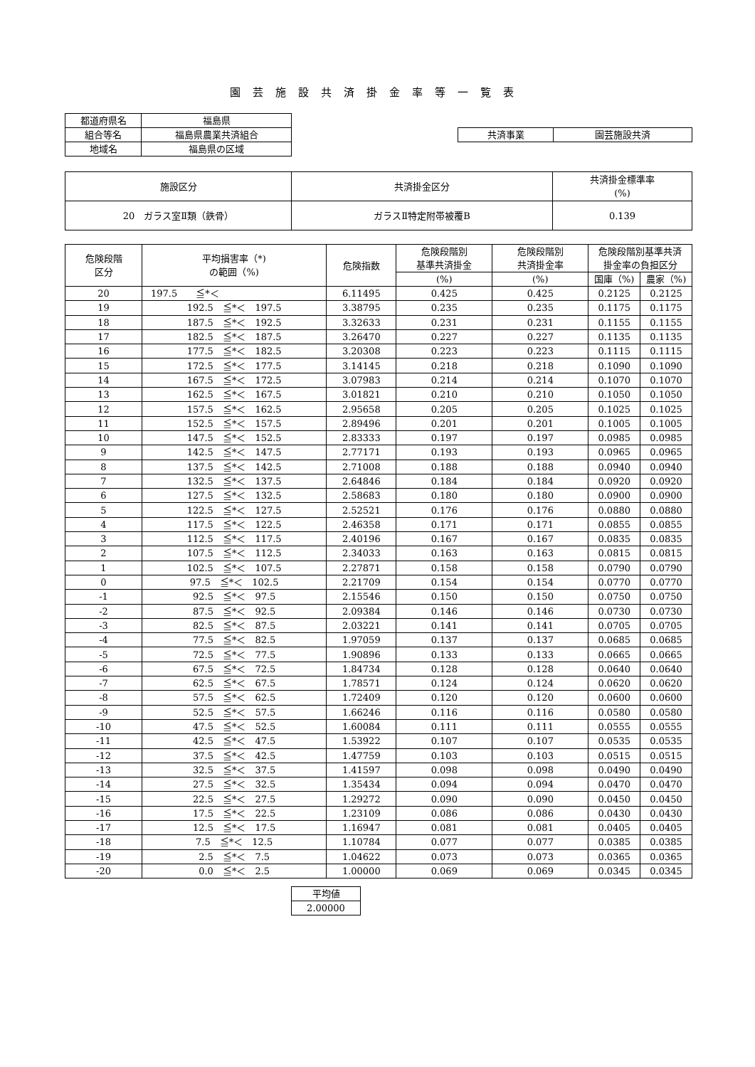園芸施設共済掛金率等一覧表
| 都道府県名 | 福島県 |
| 組合等名 | 福島県農業共済組合 |
| 地域名 | 福島県の区域 |
| 共済事業 | 園芸施設共済 |
| 施設区分 | 共済掛金区分 | 共済掛金標準率 (%) |
| 20 ガラス室Ⅱ類（鉄骨） | ガラスⅡ特定附帯被覆B | 0.139 |
| 危険段階 区分 | 平均損害率（*) の範囲（%) | 危険指数 | 危険段階別 基準共済掛金 | 危険段階別 共済掛金率 | 危険段階別基準共済 掛金率の負担区分 | |
| --- | --- | --- | --- | --- | --- | --- |
| | | | (%) | (%) | 国庫（%) | 農家（%) |
| 20 | 197.5 ≦*＜ | 6.11495 | 0.425 | 0.425 | 0.2125 | 0.2125 |
| 19 | 192.5 ≦*＜ 197.5 | 3.38795 | 0.235 | 0.235 | 0.1175 | 0.1175 |
| 18 | 187.5 ≦*＜ 192.5 | 3.32633 | 0.231 | 0.231 | 0.1155 | 0.1155 |
| 17 | 182.5 ≦*＜ 187.5 | 3.26470 | 0.227 | 0.227 | 0.1135 | 0.1135 |
| 16 | 177.5 ≦*＜ 182.5 | 3.20308 | 0.223 | 0.223 | 0.1115 | 0.1115 |
| 15 | 172.5 ≦*＜ 177.5 | 3.14145 | 0.218 | 0.218 | 0.1090 | 0.1090 |
| 14 | 167.5 ≦*＜ 172.5 | 3.07983 | 0.214 | 0.214 | 0.1070 | 0.1070 |
| 13 | 162.5 ≦*＜ 167.5 | 3.01821 | 0.210 | 0.210 | 0.1050 | 0.1050 |
| 12 | 157.5 ≦*＜ 162.5 | 2.95658 | 0.205 | 0.205 | 0.1025 | 0.1025 |
| 11 | 152.5 ≦*＜ 157.5 | 2.89496 | 0.201 | 0.201 | 0.1005 | 0.1005 |
| 10 | 147.5 ≦*＜ 152.5 | 2.83333 | 0.197 | 0.197 | 0.0985 | 0.0985 |
| 9 | 142.5 ≦*＜ 147.5 | 2.77171 | 0.193 | 0.193 | 0.0965 | 0.0965 |
| 8 | 137.5 ≦*＜ 142.5 | 2.71008 | 0.188 | 0.188 | 0.0940 | 0.0940 |
| 7 | 132.5 ≦*＜ 137.5 | 2.64846 | 0.184 | 0.184 | 0.0920 | 0.0920 |
| 6 | 127.5 ≦*＜ 132.5 | 2.58683 | 0.180 | 0.180 | 0.0900 | 0.0900 |
| 5 | 122.5 ≦*＜ 127.5 | 2.52521 | 0.176 | 0.176 | 0.0880 | 0.0880 |
| 4 | 117.5 ≦*＜ 122.5 | 2.46358 | 0.171 | 0.171 | 0.0855 | 0.0855 |
| 3 | 112.5 ≦*＜ 117.5 | 2.40196 | 0.167 | 0.167 | 0.0835 | 0.0835 |
| 2 | 107.5 ≦*＜ 112.5 | 2.34033 | 0.163 | 0.163 | 0.0815 | 0.0815 |
| 1 | 102.5 ≦*＜ 107.5 | 2.27871 | 0.158 | 0.158 | 0.0790 | 0.0790 |
| 0 | 97.5 ≦*＜ 102.5 | 2.21709 | 0.154 | 0.154 | 0.0770 | 0.0770 |
| -1 | 92.5 ≦*＜ 97.5 | 2.15546 | 0.150 | 0.150 | 0.0750 | 0.0750 |
| -2 | 87.5 ≦*＜ 92.5 | 2.09384 | 0.146 | 0.146 | 0.0730 | 0.0730 |
| -3 | 82.5 ≦*＜ 87.5 | 2.03221 | 0.141 | 0.141 | 0.0705 | 0.0705 |
| -4 | 77.5 ≦*＜ 82.5 | 1.97059 | 0.137 | 0.137 | 0.0685 | 0.0685 |
| -5 | 72.5 ≦*＜ 77.5 | 1.90896 | 0.133 | 0.133 | 0.0665 | 0.0665 |
| -6 | 67.5 ≦*＜ 72.5 | 1.84734 | 0.128 | 0.128 | 0.0640 | 0.0640 |
| -7 | 62.5 ≦*＜ 67.5 | 1.78571 | 0.124 | 0.124 | 0.0620 | 0.0620 |
| -8 | 57.5 ≦*＜ 62.5 | 1.72409 | 0.120 | 0.120 | 0.0600 | 0.0600 |
| -9 | 52.5 ≦*＜ 57.5 | 1.66246 | 0.116 | 0.116 | 0.0580 | 0.0580 |
| -10 | 47.5 ≦*＜ 52.5 | 1.60084 | 0.111 | 0.111 | 0.0555 | 0.0555 |
| -11 | 42.5 ≦*＜ 47.5 | 1.53922 | 0.107 | 0.107 | 0.0535 | 0.0535 |
| -12 | 37.5 ≦*＜ 42.5 | 1.47759 | 0.103 | 0.103 | 0.0515 | 0.0515 |
| -13 | 32.5 ≦*＜ 37.5 | 1.41597 | 0.098 | 0.098 | 0.0490 | 0.0490 |
| -14 | 27.5 ≦*＜ 32.5 | 1.35434 | 0.094 | 0.094 | 0.0470 | 0.0470 |
| -15 | 22.5 ≦*＜ 27.5 | 1.29272 | 0.090 | 0.090 | 0.0450 | 0.0450 |
| -16 | 17.5 ≦*＜ 22.5 | 1.23109 | 0.086 | 0.086 | 0.0430 | 0.0430 |
| -17 | 12.5 ≦*＜ 17.5 | 1.16947 | 0.081 | 0.081 | 0.0405 | 0.0405 |
| -18 | 7.5 ≦*＜ 12.5 | 1.10784 | 0.077 | 0.077 | 0.0385 | 0.0385 |
| -19 | 2.5 ≦*＜ 7.5 | 1.04622 | 0.073 | 0.073 | 0.0365 | 0.0365 |
| -20 | 0.0 ≦*＜ 2.5 | 1.00000 | 0.069 | 0.069 | 0.0345 | 0.0345 |
| 平均値 |
| 2.00000 |